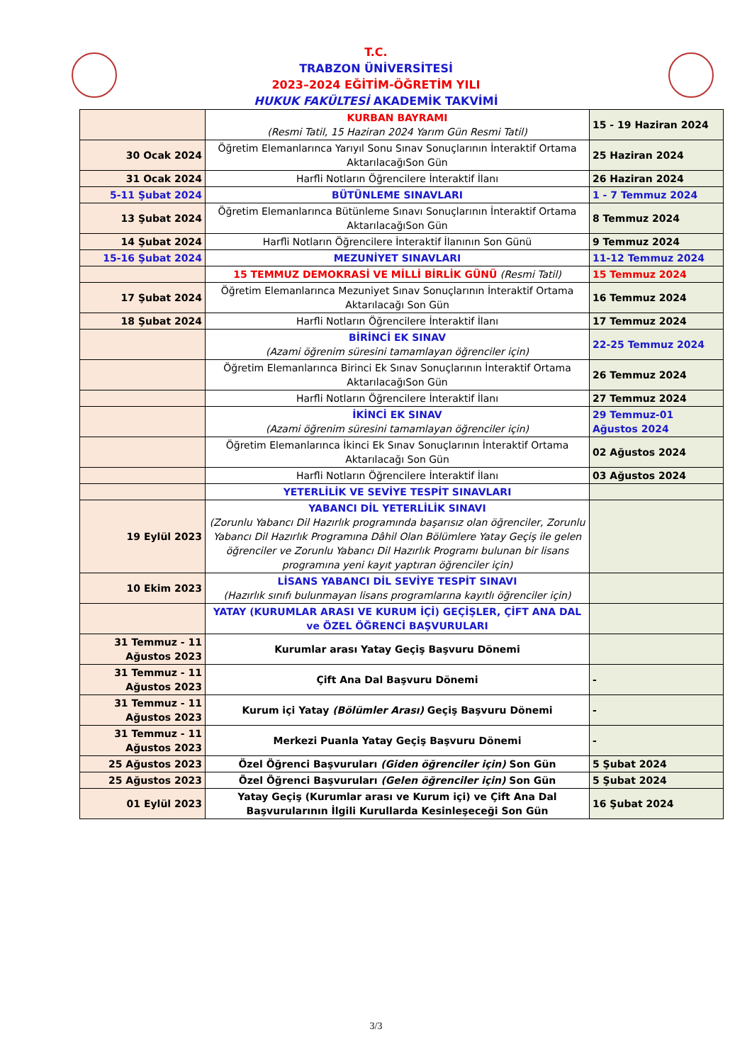T.C.
TRABZON ÜNİVERSİTESİ
2023–2024 EĞİTİM-ÖĞRETİM YILI
HUKUK FAKÜLTESİ AKADEMİK TAKVİMİ
| | KURBAN BAYRAMI (Resmi Tatil, 15 Haziran 2024 Yarım Gün Resmi Tatil) | 15 - 19 Haziran 2024 |
| 30 Ocak 2024 | Öğretim Elemanlarınca Yarıyıl Sonu Sınav Sonuçlarının İnteraktif Ortama AktarılacağıSon Gün | 25 Haziran 2024 |
| 31 Ocak 2024 | Harfli Notların Öğrencilere İnteraktif İlanı | 26 Haziran 2024 |
| 5-11 Şubat 2024 | BÜTÜNLEME SINAVLARI | 1 - 7 Temmuz 2024 |
| 13 Şubat 2024 | Öğretim Elemanlarınca Bütünleme Sınavı Sonuçlarının İnteraktif Ortama AktarılacağıSon Gün | 8 Temmuz 2024 |
| 14 Şubat 2024 | Harfli Notların Öğrencilere İnteraktif İlanının Son Günü | 9 Temmuz 2024 |
| 15-16 Şubat 2024 | MEZUNİYET SINAVLARI | 11-12 Temmuz 2024 |
| | 15 TEMMUZ DEMOKRASİ VE MİLLİ BİRLİK GÜNÜ (Resmi Tatil) | 15 Temmuz 2024 |
| 17 Şubat 2024 | Öğretim Elemanlarınca Mezuniyet Sınav Sonuçlarının İnteraktif Ortama Aktarılacağı Son Gün | 16 Temmuz 2024 |
| 18 Şubat 2024 | Harfli Notların Öğrencilere İnteraktif İlanı | 17 Temmuz 2024 |
| | BİRİNCİ EK SINAV (Azami öğrenim süresini tamamlayan öğrenciler için) | 22-25 Temmuz 2024 |
| | Öğretim Elemanlarınca Birinci Ek Sınav Sonuçlarının İnteraktif Ortama AktarılacağıSon Gün | 26 Temmuz 2024 |
| | Harfli Notların Öğrencilere İnteraktif İlanı | 27 Temmuz 2024 |
| | İKİNCİ EK SINAV (Azami öğrenim süresini tamamlayan öğrenciler için) | 29 Temmuz-01 Ağustos 2024 |
| | Öğretim Elemanlarınca İkinci Ek Sınav Sonuçlarının İnteraktif Ortama Aktarılacağı Son Gün | 02 Ağustos 2024 |
| | Harfli Notların Öğrencilere İnteraktif İlanı | 03 Ağustos 2024 |
| | YETERLİLİK VE SEVİYE TESPİT SINAVLARI | |
| 19 Eylül 2023 | YABANCI DİL YETERLİLİK SINAVI (Zorunlu Yabancı Dil Hazırlık programında başarısız olan öğrenciler, Zorunlu Yabancı Dil Hazırlık Programına Dâhil Olan Bölümlere Yatay Geçiş ile gelen öğrenciler ve Zorunlu Yabancı Dil Hazırlık Programı bulunan bir lisans programına yeni kayıt yaptıran öğrenciler için) | |
| 10 Ekim 2023 | LİSANS YABANCI DİL SEVİYE TESPİT SINAVI (Hazırlık sınıfı bulunmayan lisans programlarına kayıtlı öğrenciler için) | |
| | YATAY (KURUMLAR ARASI VE KURUM İÇİ) GEÇİŞLER, ÇİFT ANA DAL ve ÖZEL ÖĞRENCİ BAŞVURULARI | |
| 31 Temmuz - 11 Ağustos 2023 | Kurumlar arası Yatay Geçiş Başvuru Dönemi | |
| 31 Temmuz - 11 Ağustos 2023 | Çift Ana Dal Başvuru Dönemi | - |
| 31 Temmuz - 11 Ağustos 2023 | Kurum içi Yatay (Bölümler Arası) Geçiş Başvuru Dönemi | - |
| 31 Temmuz - 11 Ağustos 2023 | Merkezi Puanla Yatay Geçiş Başvuru Dönemi | - |
| 25 Ağustos 2023 | Özel Öğrenci Başvuruları (Giden öğrenciler için) Son Gün | 5 Şubat 2024 |
| 25 Ağustos 2023 | Özel Öğrenci Başvuruları (Gelen öğrenciler için) Son Gün | 5 Şubat 2024 |
| 01 Eylül 2023 | Yatay Geçiş (Kurumlar arası ve Kurum içi) ve Çift Ana Dal Başvurularının İlgili Kurullarda Kesinleşeceği Son Gün | 16 Şubat 2024 |
3/3